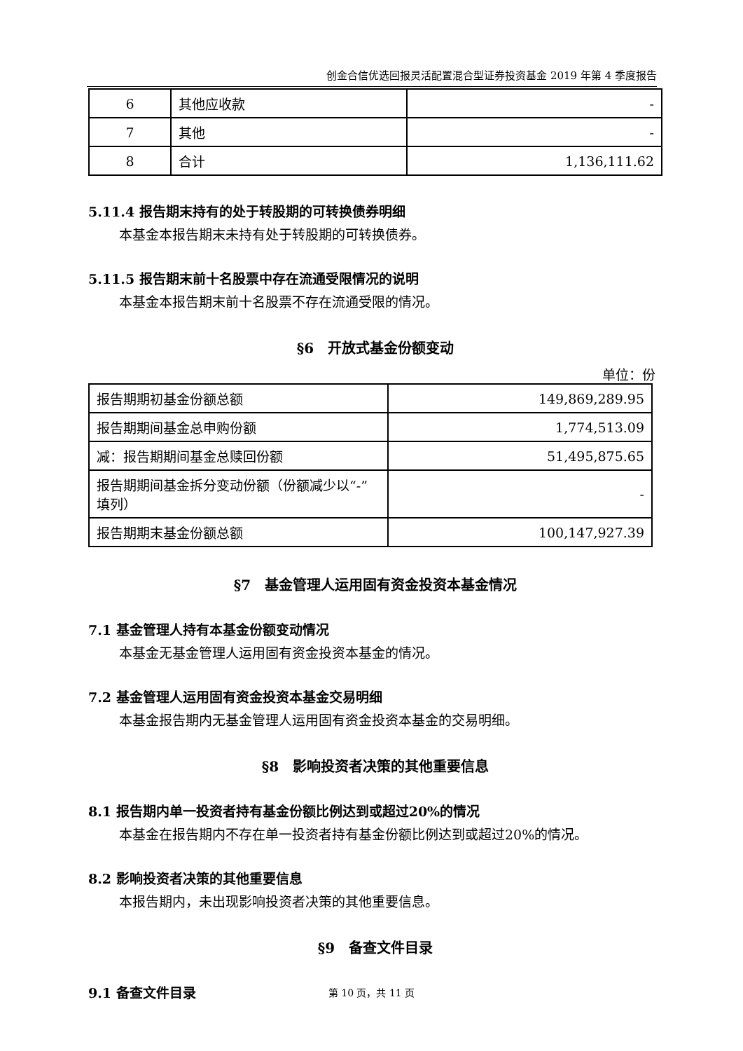创金合信优选回报灵活配置混合型证券投资基金 2019 年第 4 季度报告
| 6 | 其他应收款 | - |
| 7 | 其他 | - |
| 8 | 合计 | 1,136,111.62 |
5.11.4 报告期末持有的处于转股期的可转换债券明细
本基金本报告期末未持有处于转股期的可转换债券。
5.11.5 报告期末前十名股票中存在流通受限情况的说明
本基金本报告期末前十名股票不存在流通受限的情况。
§6　开放式基金份额变动
单位：份
| 报告期期初基金份额总额 | 149,869,289.95 |
| 报告期期间基金总申购份额 | 1,774,513.09 |
| 减：报告期期间基金总赎回份额 | 51,495,875.65 |
| 报告期期间基金拆分变动份额（份额减少以“-”填列） | - |
| 报告期期末基金份额总额 | 100,147,927.39 |
§7　基金管理人运用固有资金投资本基金情况
7.1 基金管理人持有本基金份额变动情况
本基金无基金管理人运用固有资金投资本基金的情况。
7.2 基金管理人运用固有资金投资本基金交易明细
本基金报告期内无基金管理人运用固有资金投资本基金的交易明细。
§8　影响投资者决策的其他重要信息
8.1 报告期内单一投资者持有基金份额比例达到或超过20%的情况
本基金在报告期内不存在单一投资者持有基金份额比例达到或超过20%的情况。
8.2 影响投资者决策的其他重要信息
本报告期内，未出现影响投资者决策的其他重要信息。
§9　备查文件目录
9.1 备查文件目录
第 10 页，共 11 页